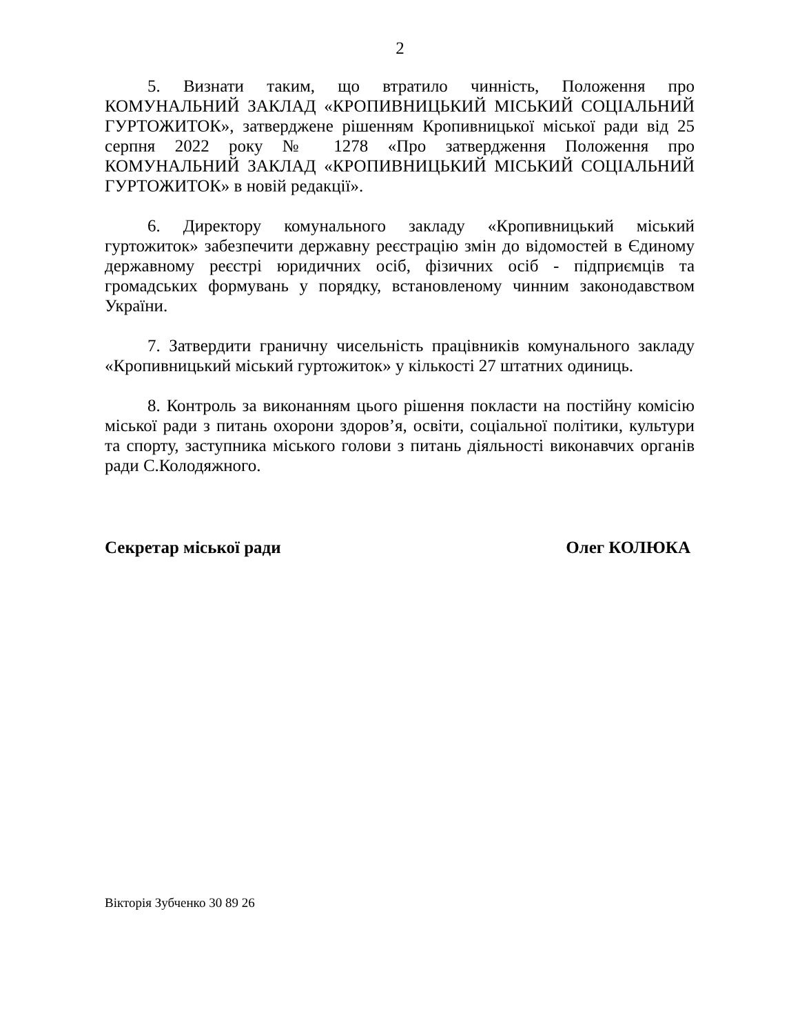2
5. Визнати таким, що втратило чинність, Положення про КОМУНАЛЬНИЙ ЗАКЛАД «КРОПИВНИЦЬКИЙ МІСЬКИЙ СОЦІАЛЬНИЙ ГУРТОЖИТОК», затверджене рішенням Кропивницької міської ради від 25 серпня 2022 року № 1278 «Про затвердження Положення про КОМУНАЛЬНИЙ ЗАКЛАД «КРОПИВНИЦЬКИЙ МІСЬКИЙ СОЦІАЛЬНИЙ ГУРТОЖИТОК» в новій редакції».
6. Директору комунального закладу «Кропивницький міський гуртожиток» забезпечити державну реєстрацію змін до відомостей в Єдиному державному реєстрі юридичних осіб, фізичних осіб - підприємців та громадських формувань у порядку, встановленому чинним законодавством України.
7. Затвердити граничну чисельність працівників комунального закладу «Кропивницький міський гуртожиток» у кількості 27 штатних одиниць.
8. Контроль за виконанням цього рішення покласти на постійну комісію міської ради з питань охорони здоров’я, освіти, соціальної політики, культури та спорту, заступника міського голови з питань діяльності виконавчих органів ради С.Колодяжного.
Секретар міської ради Олег КОЛЮКА
Вікторія Зубченко 30 89 26